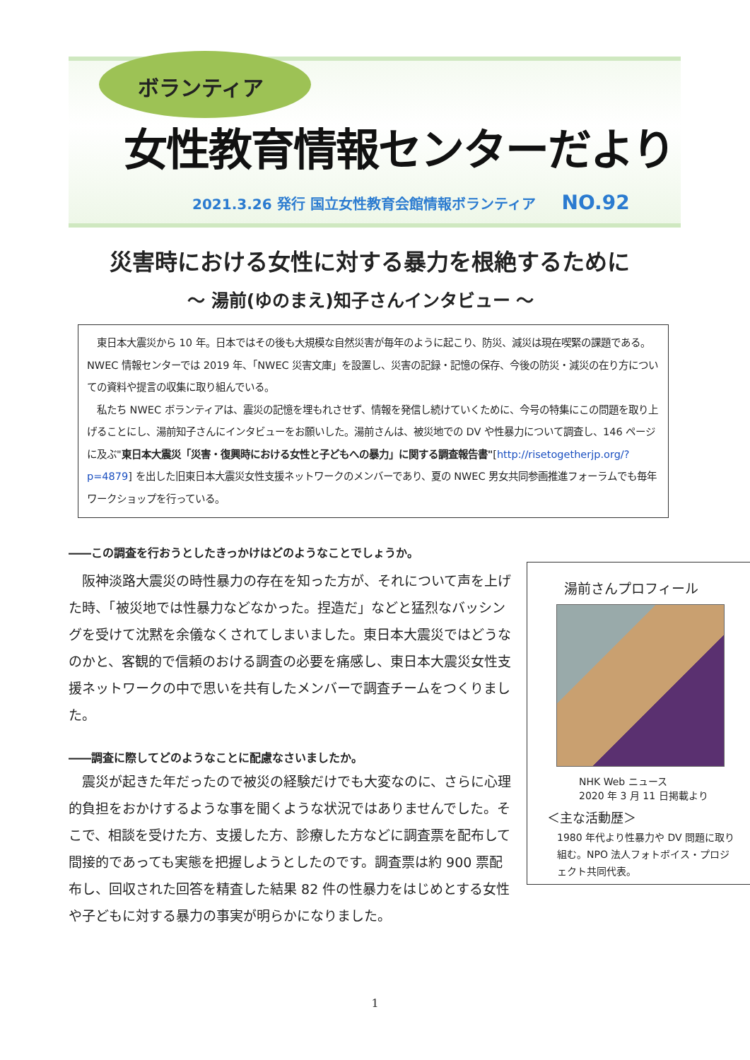ボランティア
女性教育情報センターだより
2021.3.26 発行 国立女性教育会館情報ボランティア NO.92
災害時における女性に対する暴力を根絶するために
～ 湯前(ゆのまえ)知子さんインタビュー ～
　東日本大震災から 10 年。日本ではその後も大規模な自然災害が毎年のように起こり、防災、減災は現在喫緊の課題である。NWEC 情報センターでは 2019 年、「NWEC 災害文庫」を設置し、災害の記録・記憶の保存、今後の防災・減災の在り方についての資料や提言の収集に取り組んでいる。
　私たち NWEC ボランティアは、震災の記憶を埋もれさせず、情報を発信し続けていくために、今号の特集にこの問題を取り上げることにし、湯前知子さんにインタビューをお願いした。湯前さんは、被災地での DV や性暴力について調査し、146 ページに及ぶ"東日本大震災「災害・復興時における女性と子どもへの暴力」に関する調査報告書"[http://risetogetherjp.org/?p=4879] を出した旧東日本大震災女性支援ネットワークのメンバーであり、夏の NWEC 男女共同参画推進フォーラムでも毎年ワークショップを行っている。
――この調査を行おうとしたきっかけはどのようなことでしょうか。
湯前さんプロフィール
NHK Web ニュース
2020 年 3 月 11 日掲載より
＜主な活動歴＞
1980 年代より性暴力や DV 問題に取り組む。NPO 法人フォトボイス・プロジェクト共同代表。
　阪神淡路大震災の時性暴力の存在を知った方が、それについて声を上げた時、「被災地では性暴力などなかった。捏造だ」などと猛烈なバッシングを受けて沈黙を余儀なくされてしまいました。東日本大震災ではどうなのかと、客観的で信頼のおける調査の必要を痛感し、東日本大震災女性支援ネットワークの中で思いを共有したメンバーで調査チームをつくりました。
――調査に際してどのようなことに配慮なさいましたか。
　震災が起きた年だったので被災の経験だけでも大変なのに、さらに心理的負担をおかけするような事を聞くような状況ではありませんでした。そこで、相談を受けた方、支援した方、診療した方などに調査票を配布して間接的であっても実態を把握しようとしたのです。調査票は約 900 票配布し、回収された回答を精査した結果 82 件の性暴力をはじめとする女性や子どもに対する暴力の事実が明らかになりました。
1